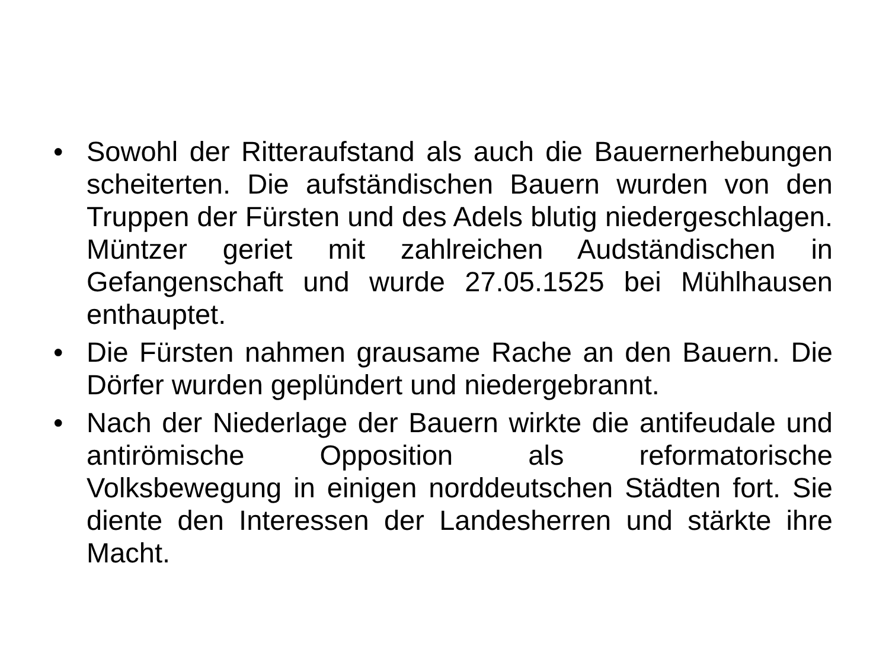• Sowohl der Ritteraufstand als auch die Bauernerhebungen scheiterten. Die aufständischen Bauern wurden von den Truppen der Fürsten und des Adels blutig niedergeschlagen. Müntzer geriet mit zahlreichen Audständischen in Gefangenschaft und wurde 27.05.1525 bei Mühlhausen enthauptet.
• Die Fürsten nahmen grausame Rache an den Bauern. Die Dörfer wurden geplündert und niedergebrannt.
• Nach der Niederlage der Bauern wirkte die antifeudale und antirömische Opposition als reformatorische Volksbewegung in einigen norddeutschen Städten fort. Sie diente den Interessen der Landesherren und stärkte ihre Macht.